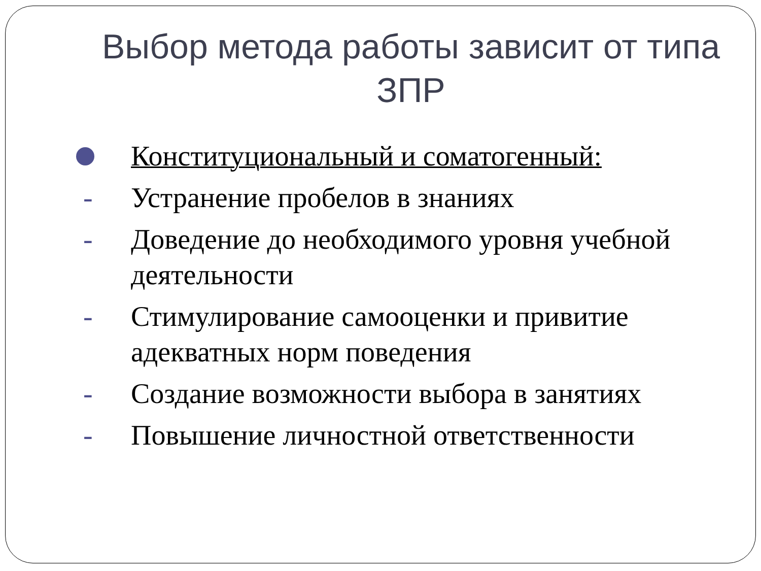Выбор метода работы зависит от типа ЗПР
Конституциональный и соматогенный:
- Устранение пробелов в знаниях
- Доведение до необходимого уровня учебной деятельности
- Стимулирование самооценки и привитие адекватных норм поведения
- Создание возможности выбора в занятиях
- Повышение личностной ответственности